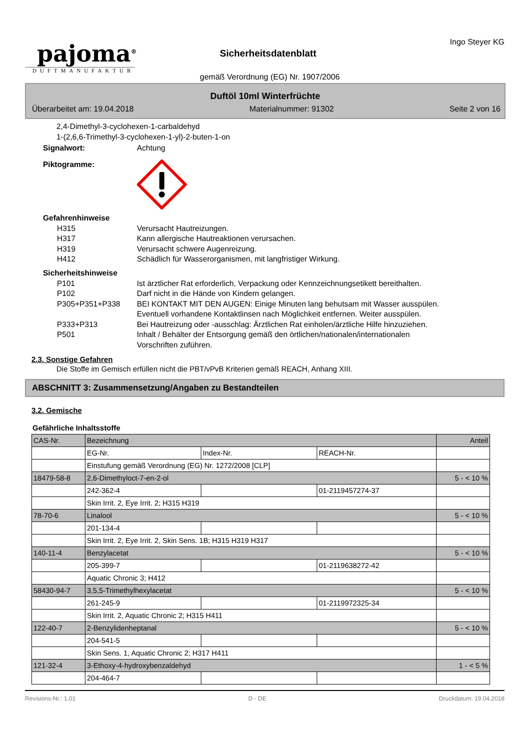pajoma<sup>®</sup>
DUFTMANUFAKTUR
Sicherheitsdatenblatt
gemäß Verordnung (EG) Nr. 1907/2006
Ingo Steyer KG
Duftöl 10ml Winterfrüchte
Überarbeitet am: 19.04.2018 Materialnummer: 91302 Seite 2 von 16
2,4-Dimethyl-3-cyclohexen-1-carbaldehyd
1-(2,6,6-Trimethyl-3-cyclohexen-1-yl)-2-buten-1-on
Signalwort: Achtung
Piktogramme:
Gefahrenhinweise
H315 Verursacht Hautreizungen.
H317 Kann allergische Hautreaktionen verursachen.
H319 Verursacht schwere Augenreizung.
H412 Schädlich für Wasserorganismen, mit langfristiger Wirkung.
Sicherheitshinweise
P101 Ist ärztlicher Rat erforderlich, Verpackung oder Kennzeichnungsetikett bereithalten.
P102 Darf nicht in die Hände von Kindern gelangen.
P305+P351+P338 BEI KONTAKT MIT DEN AUGEN: Einige Minuten lang behutsam mit Wasser ausspülen.
Eventuell vorhandene Kontaktlinsen nach Möglichkeit entfernen. Weiter ausspülen.
P333+P313 Bei Hautreizung oder -ausschlag: Ärztlichen Rat einholen/ärztliche Hilfe hinzuziehen.
P501 Inhalt / Behälter der Entsorgung gemäß den örtlichen/nationalen/internationalen
Vorschriften zuführen.
2.3. Sonstige Gefahren
Die Stoffe im Gemisch erfüllen nicht die PBT/vPvB Kriterien gemäß REACH, Anhang XIII.
ABSCHNITT 3: Zusammensetzung/Angaben zu Bestandteilen
3.2. Gemische
Gefährliche Inhaltsstoffe
| CAS-Nr. | Bezeichnung | | | Anteil |
| | EG-Nr. | Index-Nr. | REACH-Nr. | |
| | Einstufung gemäß Verordnung (EG) Nr. 1272/2008 [CLP] | | | |
| 18479-58-8 | 2,6-Dimethyloct-7-en-2-ol | | | 5 - < 10 % |
| | 242-362-4 | | 01-2119457274-37 | |
| | Skin Irrit. 2, Eye Irrit. 2; H315 H319 | | | |
| 78-70-6 | Linalool | | | 5 - < 10 % |
| | 201-134-4 | | | |
| | Skin Irrit. 2, Eye Irrit. 2, Skin Sens. 1B; H315 H319 H317 | | | |
| 140-11-4 | Benzylacetat | | | 5 - < 10 % |
| | 205-399-7 | | 01-2119638272-42 | |
| | Aquatic Chronic 3; H412 | | | |
| 58430-94-7 | 3,5,5-Trimethylhexylacetat | | | 5 - < 10 % |
| | 261-245-9 | | 01-2119972325-34 | |
| | Skin Irrit. 2, Aquatic Chronic 2; H315 H411 | | | |
| 122-40-7 | 2-Benzylidenheptanal | | | 5 - < 10 % |
| | 204-541-5 | | | |
| | Skin Sens. 1, Aquatic Chronic 2; H317 H411 | | | |
| 121-32-4 | 3-Ethoxy-4-hydroxybenzaldehyd | | | 1 - < 5 % |
| | 204-464-7 | | | |
Revisions-Nr.: 1,01 D - DE Druckdatum: 19.04.2018